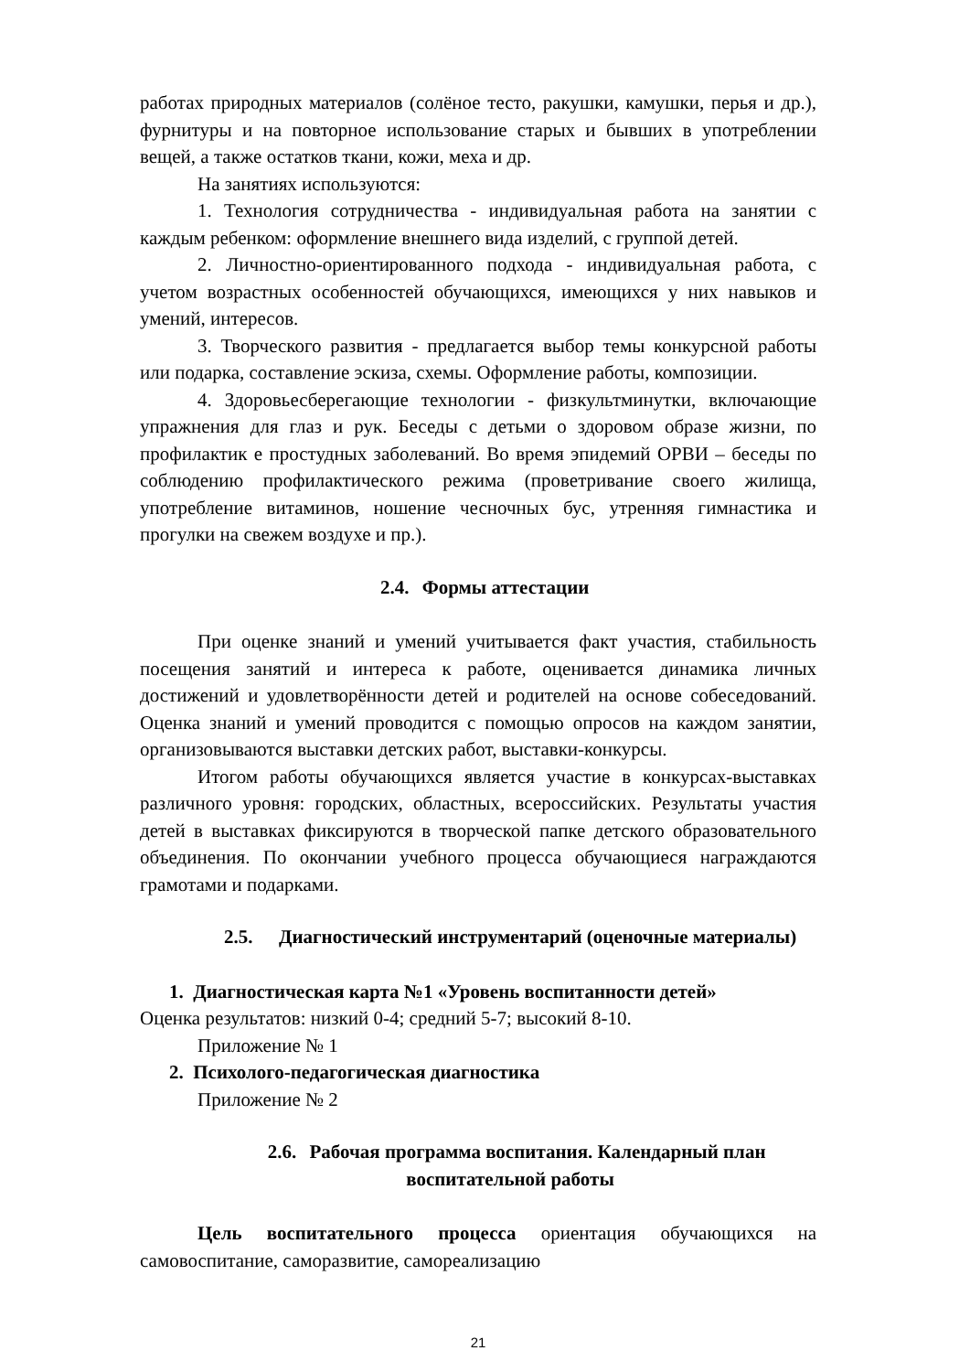работах природных материалов (солёное тесто, ракушки, камушки, перья и др.), фурнитуры и на повторное использование старых и бывших в употреблении вещей, а также остатков ткани, кожи, меха и др.
На занятиях используются:
1. Технология сотрудничества - индивидуальная работа на занятии с каждым ребенком: оформление внешнего вида изделий, с группой детей.
2. Личностно-ориентированного подхода - индивидуальная работа, с учетом возрастных особенностей обучающихся, имеющихся у них навыков и умений, интересов.
3. Творческого развития - предлагается выбор темы конкурсной работы или подарка, составление эскиза, схемы. Оформление работы, композиции.
4. Здоровьесберегающие технологии - физкультминутки, включающие упражнения для глаз и рук. Беседы с детьми о здоровом образе жизни, по профилактик е простудных заболеваний. Во время эпидемий ОРВИ – беседы по соблюдению профилактического режима (проветривание своего жилища, употребление витаминов, ношение чесночных бус, утренняя гимнастика и прогулки на свежем воздухе и пр.).
2.4. Формы аттестации
При оценке знаний и умений учитывается факт участия, стабильность посещения занятий и интереса к работе, оценивается динамика личных достижений и удовлетворённости детей и родителей на основе собеседований. Оценка знаний и умений проводится с помощью опросов на каждом занятии, организовываются выставки детских работ, выставки-конкурсы.
Итогом работы обучающихся является участие в конкурсах-выставках различного уровня: городских, областных, всероссийских. Результаты участия детей в выставках фиксируются в творческой папке детского образовательного объединения. По окончании учебного процесса обучающиеся награждаются грамотами и подарками.
2.5. Диагностический инструментарий (оценочные материалы)
1. Диагностическая карта №1 «Уровень воспитанности детей»
Оценка результатов: низкий 0-4; средний 5-7; высокий 8-10.
Приложение № 1
2. Психолого-педагогическая диагностика
Приложение № 2
2.6. Рабочая программа воспитания. Календарный план
воспитательной работы
Цель воспитательного процесса ориентация обучающихся на самовоспитание, саморазвитие, самореализацию
21